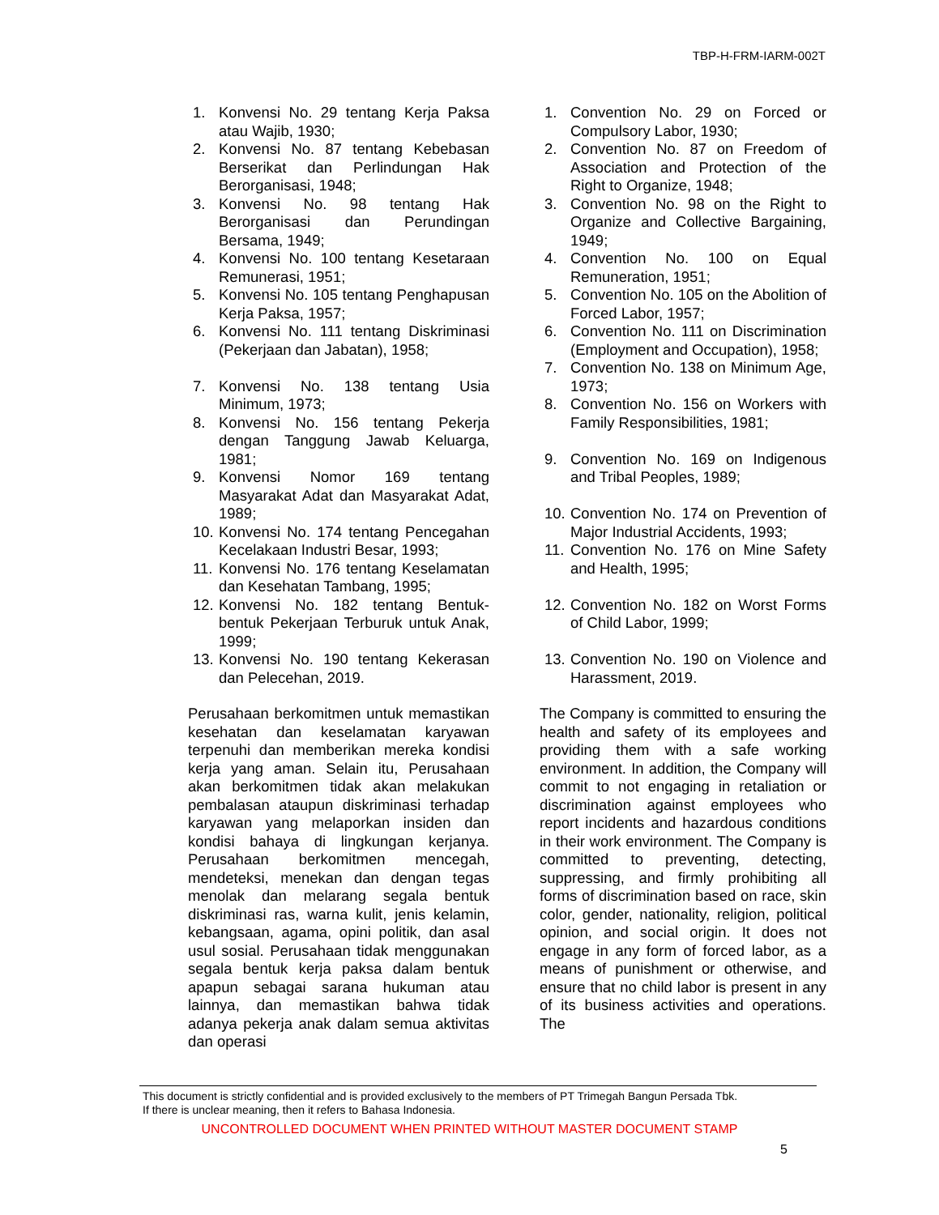TBP-H-FRM-IARM-002T
1. Konvensi No. 29 tentang Kerja Paksa atau Wajib, 1930;
2. Konvensi No. 87 tentang Kebebasan Berserikat dan Perlindungan Hak Berorganisasi, 1948;
3. Konvensi No. 98 tentang Hak Berorganisasi dan Perundingan Bersama, 1949;
4. Konvensi No. 100 tentang Kesetaraan Remunerasi, 1951;
5. Konvensi No. 105 tentang Penghapusan Kerja Paksa, 1957;
6. Konvensi No. 111 tentang Diskriminasi (Pekerjaan dan Jabatan), 1958;
7. Konvensi No. 138 tentang Usia Minimum, 1973;
8. Konvensi No. 156 tentang Pekerja dengan Tanggung Jawab Keluarga, 1981;
9. Konvensi Nomor 169 tentang Masyarakat Adat dan Masyarakat Adat, 1989;
10. Konvensi No. 174 tentang Pencegahan Kecelakaan Industri Besar, 1993;
11. Konvensi No. 176 tentang Keselamatan dan Kesehatan Tambang, 1995;
12. Konvensi No. 182 tentang Bentuk-bentuk Pekerjaan Terburuk untuk Anak, 1999;
13. Konvensi No. 190 tentang Kekerasan dan Pelecehan, 2019.
Perusahaan berkomitmen untuk memastikan kesehatan dan keselamatan karyawan terpenuhi dan memberikan mereka kondisi kerja yang aman. Selain itu, Perusahaan akan berkomitmen tidak akan melakukan pembalasan ataupun diskriminasi terhadap karyawan yang melaporkan insiden dan kondisi bahaya di lingkungan kerjanya. Perusahaan berkomitmen mencegah, mendeteksi, menekan dan dengan tegas menolak dan melarang segala bentuk diskriminasi ras, warna kulit, jenis kelamin, kebangsaan, agama, opini politik, dan asal usul sosial. Perusahaan tidak menggunakan segala bentuk kerja paksa dalam bentuk apapun sebagai sarana hukuman atau lainnya, dan memastikan bahwa tidak adanya pekerja anak dalam semua aktivitas dan operasi
1. Convention No. 29 on Forced or Compulsory Labor, 1930;
2. Convention No. 87 on Freedom of Association and Protection of the Right to Organize, 1948;
3. Convention No. 98 on the Right to Organize and Collective Bargaining, 1949;
4. Convention No. 100 on Equal Remuneration, 1951;
5. Convention No. 105 on the Abolition of Forced Labor, 1957;
6. Convention No. 111 on Discrimination (Employment and Occupation), 1958;
7. Convention No. 138 on Minimum Age, 1973;
8. Convention No. 156 on Workers with Family Responsibilities, 1981;
9. Convention No. 169 on Indigenous and Tribal Peoples, 1989;
10. Convention No. 174 on Prevention of Major Industrial Accidents, 1993;
11. Convention No. 176 on Mine Safety and Health, 1995;
12. Convention No. 182 on Worst Forms of Child Labor, 1999;
13. Convention No. 190 on Violence and Harassment, 2019.
The Company is committed to ensuring the health and safety of its employees and providing them with a safe working environment. In addition, the Company will commit to not engaging in retaliation or discrimination against employees who report incidents and hazardous conditions in their work environment. The Company is committed to preventing, detecting, suppressing, and firmly prohibiting all forms of discrimination based on race, skin color, gender, nationality, religion, political opinion, and social origin. It does not engage in any form of forced labor, as a means of punishment or otherwise, and ensure that no child labor is present in any of its business activities and operations. The
This document is strictly confidential and is provided exclusively to the members of PT Trimegah Bangun Persada Tbk.
If there is unclear meaning, then it refers to Bahasa Indonesia.
UNCONTROLLED DOCUMENT WHEN PRINTED WITHOUT MASTER DOCUMENT STAMP
5